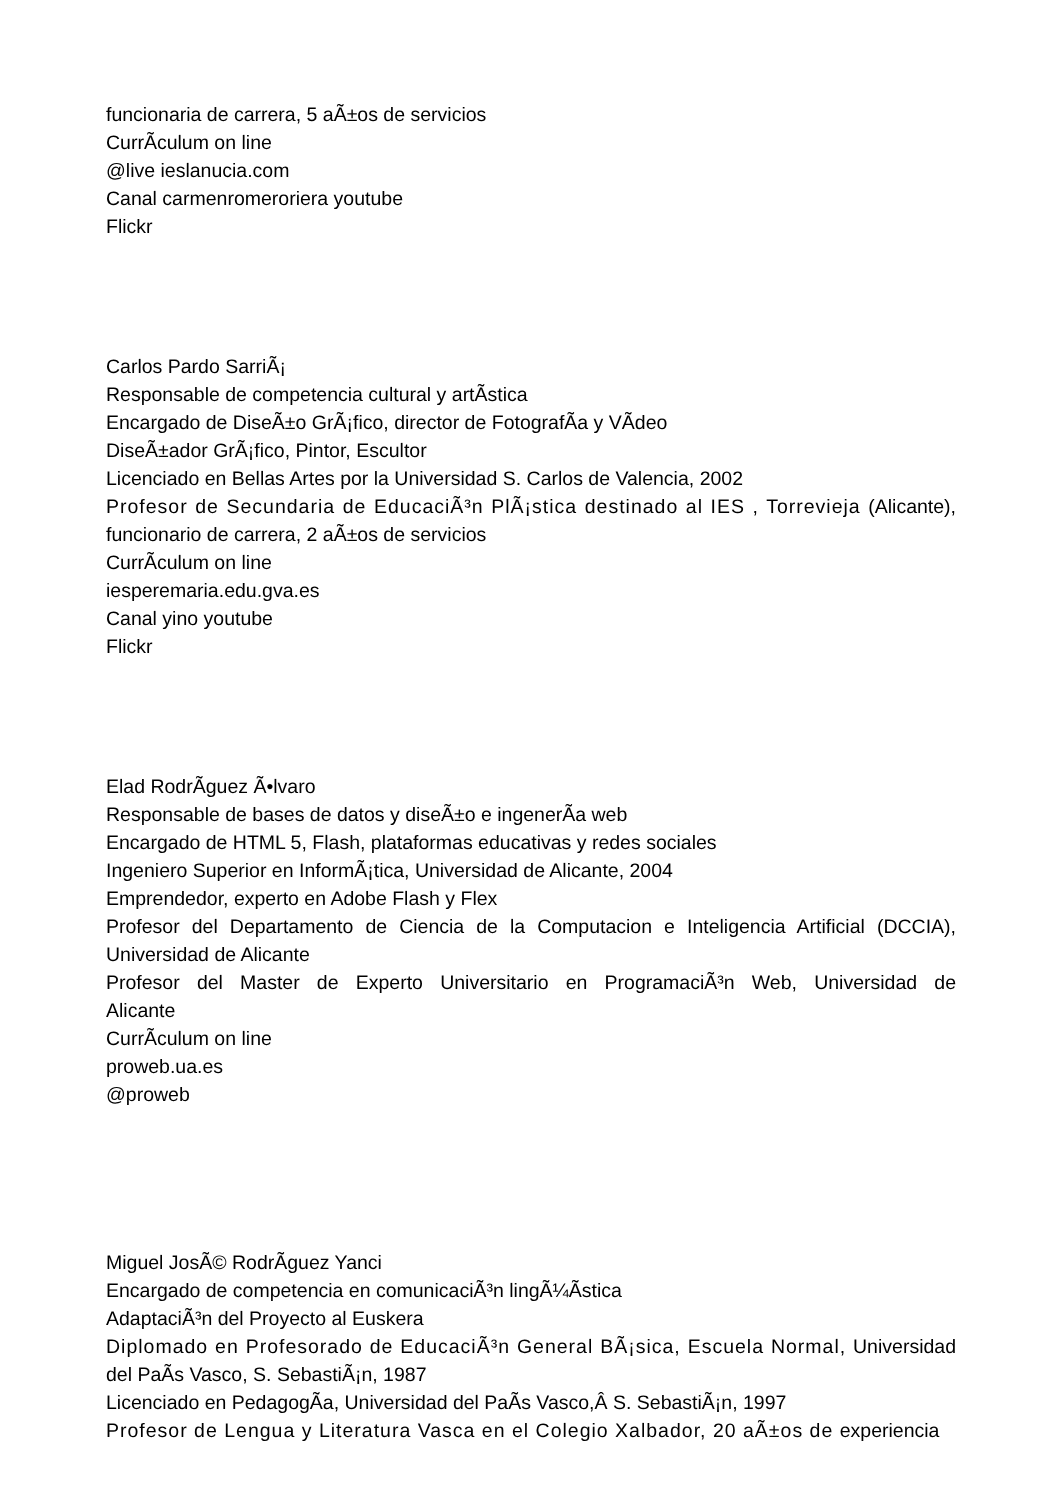funcionaria de carrera, 5 aÃ±os de servicios
CurrÃ­culum on line
@live ieslanucia.com
Canal carmenromeroriera youtube
Flickr
Carlos Pardo SarriÃ¡
Responsable de competencia cultural y artÃ­stica
Encargado de DiseÃ±o GrÃ¡fico, director de FotografÃ­a y VÃ­deo
DiseÃ±ador GrÃ¡fico, Pintor, Escultor
Licenciado en Bellas Artes por la Universidad S. Carlos de Valencia, 2002
Profesor de Secundaria de EducaciÃ³n PlÃ¡stica destinado al IES , Torrevieja (Alicante), funcionario de carrera, 2 aÃ±os de servicios
CurrÃ­culum on line
iesperemaria.edu.gva.es
Canal yino youtube
Flickr
Elad RodrÃ­guez Ã•lvaro
Responsable de bases de datos y diseÃ±o e ingenerÃ­a web
Encargado de HTML 5, Flash, plataformas educativas y redes sociales
Ingeniero Superior en InformÃ¡tica, Universidad de Alicante, 2004
Emprendedor, experto en Adobe Flash y Flex
Profesor del Departamento de Ciencia de la Computacion e Inteligencia Artificial (DCCIA), Universidad de Alicante
Profesor del Master de Experto Universitario en ProgramaciÃ³n Web, Universidad de Alicante
CurrÃ­culum on line
proweb.ua.es
@proweb
Miguel JosÃ© RodrÃ­guez Yanci
Encargado de competencia en comunicaciÃ³n lingÃ¼Ã­stica
AdaptaciÃ³n del Proyecto al Euskera
Diplomado en Profesorado de EducaciÃ³n General BÃ¡sica, Escuela Normal, Universidad del PaÃ­s Vasco, S. SebastiÃ¡n, 1987
Licenciado en PedagogÃ­a, Universidad del PaÃ­s Vasco,Â S. SebastiÃ¡n, 1997
Profesor de Lengua y Literatura Vasca en el Colegio Xalbador, 20 aÃ±os de experiencia